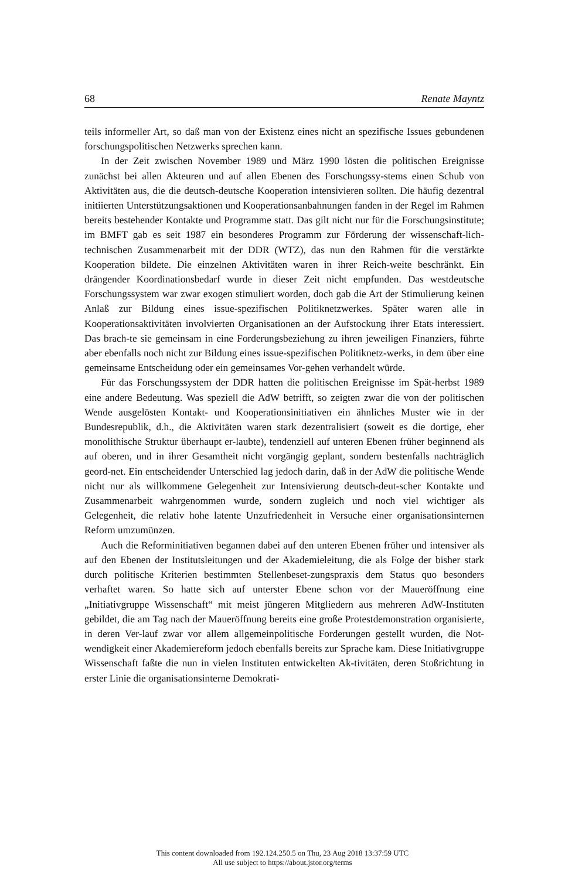68 Renate Mayntz
teils informeller Art, so daß man von der Existenz eines nicht an spezifische Issues gebundenen forschungspolitischen Netzwerks sprechen kann.
In der Zeit zwischen November 1989 und März 1990 lösten die politischen Ereignisse zunächst bei allen Akteuren und auf allen Ebenen des Forschungssy-stems einen Schub von Aktivitäten aus, die die deutsch-deutsche Kooperation intensivieren sollten. Die häufig dezentral initiierten Unterstützungsaktionen und Kooperationsanbahnungen fanden in der Regel im Rahmen bereits bestehender Kontakte und Programme statt. Das gilt nicht nur für die Forschungsinstitute; im BMFT gab es seit 1987 ein besonderes Programm zur Förderung der wissenschaft-lich-technischen Zusammenarbeit mit der DDR (WTZ), das nun den Rahmen für die verstärkte Kooperation bildete. Die einzelnen Aktivitäten waren in ihrer Reich-weite beschränkt. Ein drängender Koordinationsbedarf wurde in dieser Zeit nicht empfunden. Das westdeutsche Forschungssystem war zwar exogen stimuliert worden, doch gab die Art der Stimulierung keinen Anlaß zur Bildung eines issue-spezifischen Politiknetzwerkes. Später waren alle in Kooperationsaktivitäten involvierten Organisationen an der Aufstockung ihrer Etats interessiert. Das brach-te sie gemeinsam in eine Forderungsbeziehung zu ihren jeweiligen Finanziers, führte aber ebenfalls noch nicht zur Bildung eines issue-spezifischen Politiknetz-werks, in dem über eine gemeinsame Entscheidung oder ein gemeinsames Vor-gehen verhandelt würde.
Für das Forschungssystem der DDR hatten die politischen Ereignisse im Spät-herbst 1989 eine andere Bedeutung. Was speziell die AdW betrifft, so zeigten zwar die von der politischen Wende ausgelösten Kontakt- und Kooperationsinitiativen ein ähnliches Muster wie in der Bundesrepublik, d.h., die Aktivitäten waren stark dezentralisiert (soweit es die dortige, eher monolithische Struktur überhaupt er-laubte), tendenziell auf unteren Ebenen früher beginnend als auf oberen, und in ihrer Gesamtheit nicht vorgängig geplant, sondern bestenfalls nachträglich geord-net. Ein entscheidender Unterschied lag jedoch darin, daß in der AdW die politische Wende nicht nur als willkommene Gelegenheit zur Intensivierung deutsch-deut-scher Kontakte und Zusammenarbeit wahrgenommen wurde, sondern zugleich und noch viel wichtiger als Gelegenheit, die relativ hohe latente Unzufriedenheit in Versuche einer organisationsinternen Reform umzumünzen.
Auch die Reforminitiativen begannen dabei auf den unteren Ebenen früher und intensiver als auf den Ebenen der Institutsleitungen und der Akademieleitung, die als Folge der bisher stark durch politische Kriterien bestimmten Stellenbeset-zungspraxis dem Status quo besonders verhaftet waren. So hatte sich auf unterster Ebene schon vor der Maueröffnung eine „Initiativgruppe Wissenschaft“ mit meist jüngeren Mitgliedern aus mehreren AdW-Instituten gebildet, die am Tag nach der Maueröffnung bereits eine große Protestdemonstration organisierte, in deren Ver-lauf zwar vor allem allgemeinpolitische Forderungen gestellt wurden, die Not-wendigkeit einer Akademiereform jedoch ebenfalls bereits zur Sprache kam. Diese Initiativgruppe Wissenschaft faßte die nun in vielen Instituten entwickelten Ak-tivitäten, deren Stoßrichtung in erster Linie die organisationsinterne Demokrati-
This content downloaded from 192.124.250.5 on Thu, 23 Aug 2018 13:37:59 UTC
All use subject to https://about.jstor.org/terms